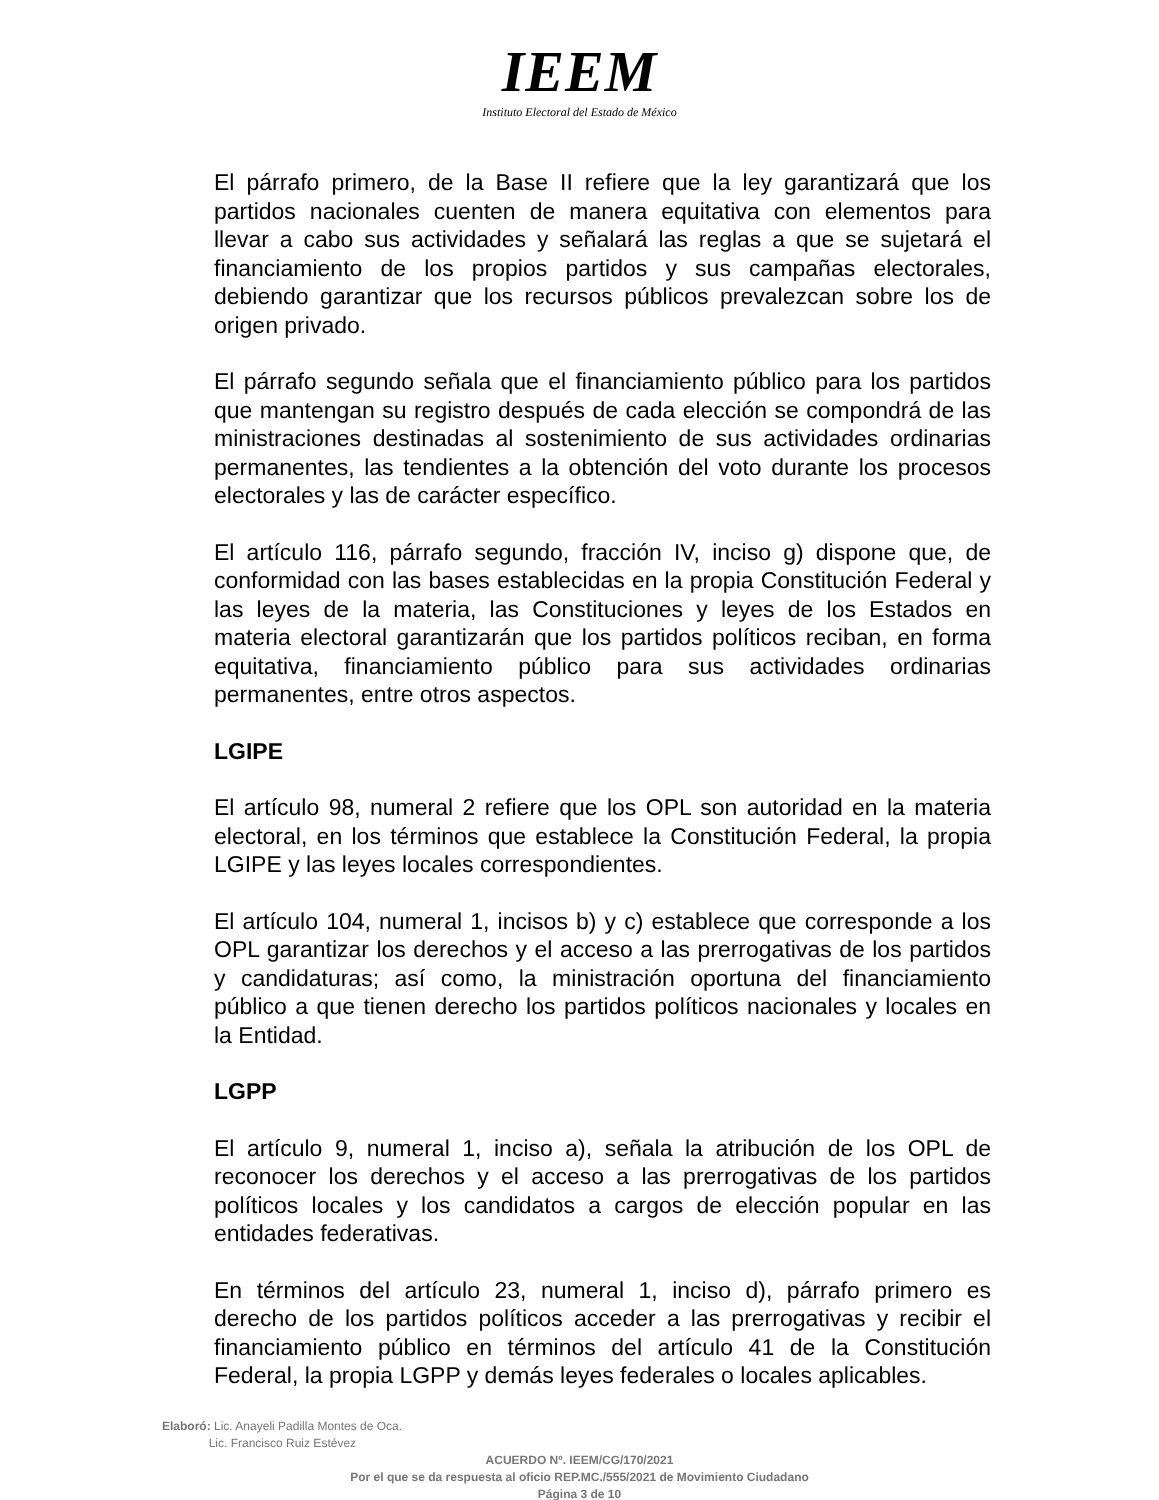IEEM
Instituto Electoral del Estado de México
El párrafo primero, de la Base II refiere que la ley garantizará que los partidos nacionales cuenten de manera equitativa con elementos para llevar a cabo sus actividades y señalará las reglas a que se sujetará el financiamiento de los propios partidos y sus campañas electorales, debiendo garantizar que los recursos públicos prevalezcan sobre los de origen privado.
El párrafo segundo señala que el financiamiento público para los partidos que mantengan su registro después de cada elección se compondrá de las ministraciones destinadas al sostenimiento de sus actividades ordinarias permanentes, las tendientes a la obtención del voto durante los procesos electorales y las de carácter específico.
El artículo 116, párrafo segundo, fracción IV, inciso g) dispone que, de conformidad con las bases establecidas en la propia Constitución Federal y las leyes de la materia, las Constituciones y leyes de los Estados en materia electoral garantizarán que los partidos políticos reciban, en forma equitativa, financiamiento público para sus actividades ordinarias permanentes, entre otros aspectos.
LGIPE
El artículo 98, numeral 2 refiere que los OPL son autoridad en la materia electoral, en los términos que establece la Constitución Federal, la propia LGIPE y las leyes locales correspondientes.
El artículo 104, numeral 1, incisos b) y c) establece que corresponde a los OPL garantizar los derechos y el acceso a las prerrogativas de los partidos y candidaturas; así como, la ministración oportuna del financiamiento público a que tienen derecho los partidos políticos nacionales y locales en la Entidad.
LGPP
El artículo 9, numeral 1, inciso a), señala la atribución de los OPL de reconocer los derechos y el acceso a las prerrogativas de los partidos políticos locales y los candidatos a cargos de elección popular en las entidades federativas.
En términos del artículo 23, numeral 1, inciso d), párrafo primero es derecho de los partidos políticos acceder a las prerrogativas y recibir el financiamiento público en términos del artículo 41 de la Constitución Federal, la propia LGPP y demás leyes federales o locales aplicables.
Elaboró: Lic. Anayeli Padilla Montes de Oca.
Lic. Francisco Ruiz Estévez
ACUERDO Nº. IEEM/CG/170/2021
Por el que se da respuesta al oficio REP.MC./555/2021 de Movimiento Ciudadano
Página 3 de 10